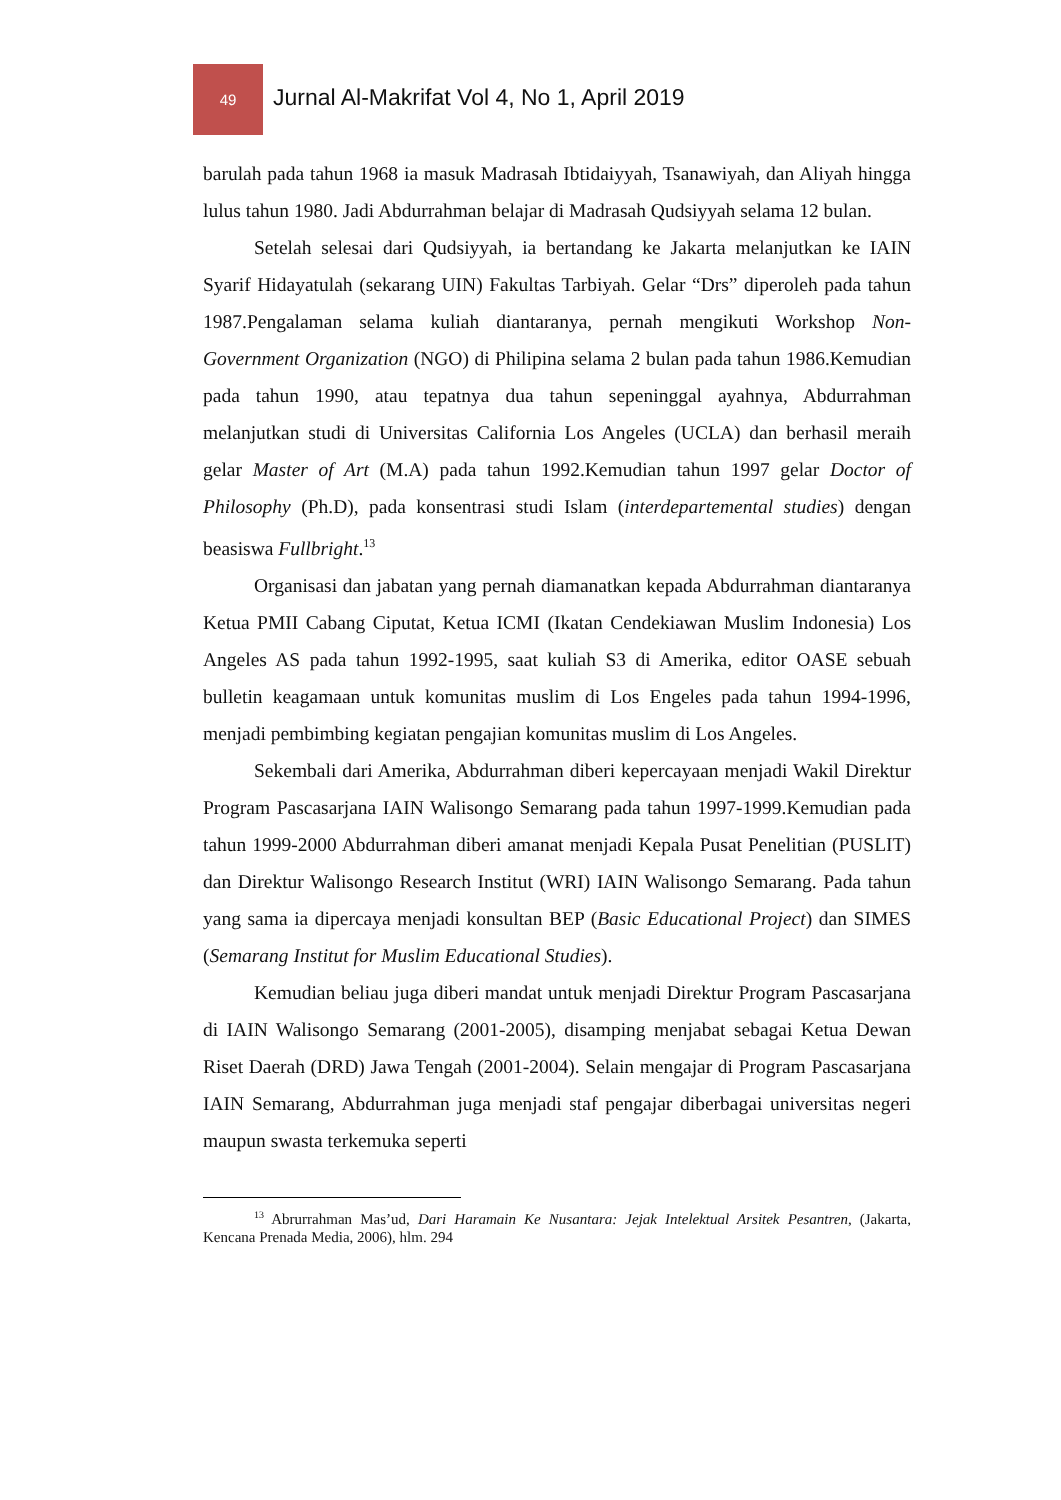49
Jurnal Al-Makrifat Vol 4, No 1, April 2019
barulah pada tahun 1968 ia masuk Madrasah Ibtidaiyyah, Tsanawiyah, dan Aliyah hingga lulus tahun 1980. Jadi Abdurrahman belajar di Madrasah Qudsiyyah selama 12 bulan.
Setelah selesai dari Qudsiyyah, ia bertandang ke Jakarta melanjutkan ke IAIN Syarif Hidayatulah (sekarang UIN) Fakultas Tarbiyah. Gelar “Drs” diperoleh pada tahun 1987.Pengalaman selama kuliah diantaranya, pernah mengikuti Workshop Non-Government Organization (NGO) di Philipina selama 2 bulan pada tahun 1986.Kemudian pada tahun 1990, atau tepatnya dua tahun sepeninggal ayahnya, Abdurrahman melanjutkan studi di Universitas California Los Angeles (UCLA) dan berhasil meraih gelar Master of Art (M.A) pada tahun 1992.Kemudian tahun 1997 gelar Doctor of Philosophy (Ph.D), pada konsentrasi studi Islam (interdepartemental studies) dengan beasiswa Fullbright.<sup>13</sup>
Organisasi dan jabatan yang pernah diamanatkan kepada Abdurrahman diantaranya Ketua PMII Cabang Ciputat, Ketua ICMI (Ikatan Cendekiawan Muslim Indonesia) Los Angeles AS pada tahun 1992-1995, saat kuliah S3 di Amerika, editor OASE sebuah bulletin keagamaan untuk komunitas muslim di Los Engeles pada tahun 1994-1996, menjadi pembimbing kegiatan pengajian komunitas muslim di Los Angeles.
Sekembali dari Amerika, Abdurrahman diberi kepercayaan menjadi Wakil Direktur Program Pascasarjana IAIN Walisongo Semarang pada tahun 1997-1999.Kemudian pada tahun 1999-2000 Abdurrahman diberi amanat menjadi Kepala Pusat Penelitian (PUSLIT) dan Direktur Walisongo Research Institut (WRI) IAIN Walisongo Semarang. Pada tahun yang sama ia dipercaya menjadi konsultan BEP (Basic Educational Project) dan SIMES (Semarang Institut for Muslim Educational Studies).
Kemudian beliau juga diberi mandat untuk menjadi Direktur Program Pascasarjana di IAIN Walisongo Semarang (2001-2005), disamping menjabat sebagai Ketua Dewan Riset Daerah (DRD) Jawa Tengah (2001-2004). Selain mengajar di Program Pascasarjana IAIN Semarang, Abdurrahman juga menjadi staf pengajar diberbagai universitas negeri maupun swasta terkemuka seperti
<sup>13</sup> Abrurrahman Mas’ud, Dari Haramain Ke Nusantara: Jejak Intelektual Arsitek Pesantren, (Jakarta, Kencana Prenada Media, 2006), hlm. 294